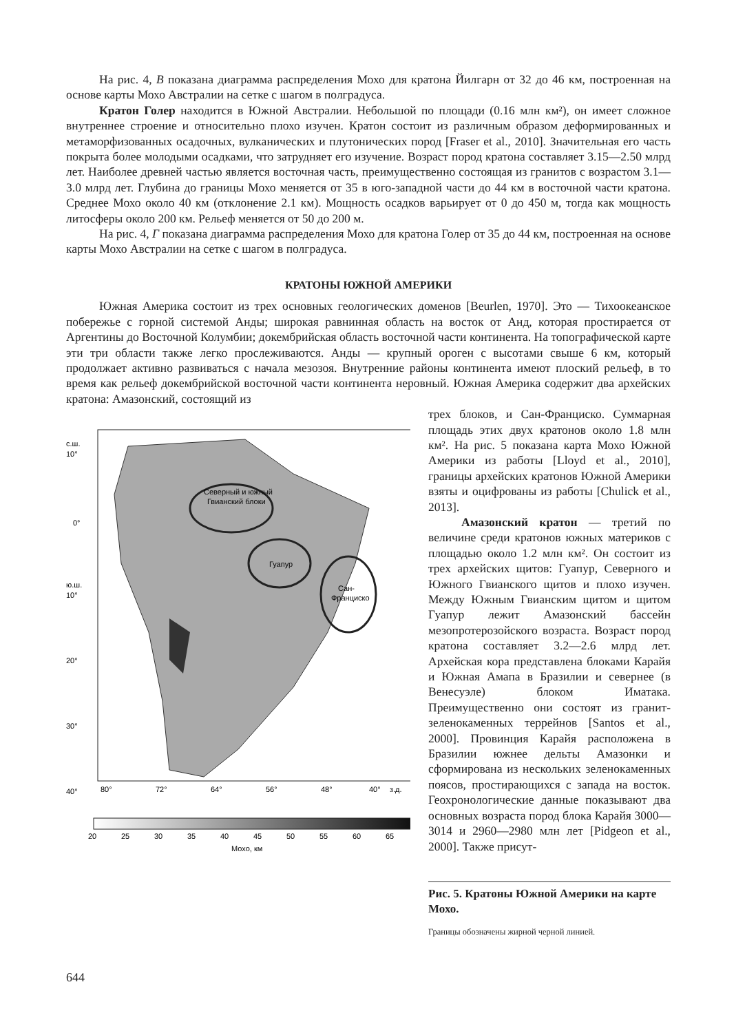На рис. 4, В показана диаграмма распределения Мохо для кратона Йилгарн от 32 до 46 км, построенная на основе карты Мохо Австралии на сетке с шагом в полградуса.
Кратон Голер находится в Южной Австралии. Небольшой по площади (0.16 млн км²), он имеет сложное внутреннее строение и относительно плохо изучен. Кратон состоит из различным образом деформированных и метаморфизованных осадочных, вулканических и плутонических пород [Fraser et al., 2010]. Значительная его часть покрыта более молодыми осадками, что затрудняет его изучение. Возраст пород кратона составляет 3.15—2.50 млрд лет. Наиболее древней частью является восточная часть, преимущественно состоящая из гранитов с возрастом 3.1—3.0 млрд лет. Глубина до границы Мохо меняется от 35 в юго-западной части до 44 км в восточной части кратона. Среднее Мохо около 40 км (отклонение 2.1 км). Мощность осадков варьирует от 0 до 450 м, тогда как мощность литосферы около 200 км. Рельеф меняется от 50 до 200 м.
На рис. 4, Г показана диаграмма распределения Мохо для кратона Голер от 35 до 44 км, построенная на основе карты Мохо Австралии на сетке с шагом в полградуса.
КРАТОНЫ ЮЖНОЙ АМЕРИКИ
Южная Америка состоит из трех основных геологических доменов [Beurlen, 1970]. Это — Тихоокеанское побережье с горной системой Анды; широкая равнинная область на восток от Анд, которая простирается от Аргентины до Восточной Колумбии; докембрийская область восточной части континента. На топографической карте эти три области также легко прослеживаются. Анды — крупный ороген с высотами свыше 6 км, который продолжает активно развиваться с начала мезозоя. Внутренние районы континента имеют плоский рельеф, в то время как рельеф докембрийской восточной части континента неровный. Южная Америка содержит два архейских кратона: Амазонский, состоящий из
Северный и южный
Гвианский блоки
Гуапур
Сан-
Франциско
с.ш.
10°
0°
ю.ш.
10°
20°
30°
40°
80°
72°
64°
56°
48°
40°
з.д.
20
25
30
35
40
45
50
55
60
65
Мохо, км
трех блоков, и Сан-Франциско. Суммарная площадь этих двух кратонов около 1.8 млн км². На рис. 5 показана карта Мохо Южной Америки из работы [Lloyd et al., 2010], границы архейских кратонов Южной Америки взяты и оцифрованы из работы [Chulick et al., 2013].
Амазонский кратон — третий по величине среди кратонов южных материков с площадью около 1.2 млн км². Он состоит из трех архейских щитов: Гуапур, Северного и Южного Гвианского щитов и плохо изучен. Между Южным Гвианским щитом и щитом Гуапур лежит Амазонский бассейн мезопротерозойского возраста. Возраст пород кратона составляет 3.2—2.6 млрд лет. Архейская кора представлена блоками Карайя и Южная Амапа в Бразилии и севернее (в Венесуэле) блоком Иматака. Преимущественно они состоят из гранит-зеленокаменных террейнов [Santos et al., 2000]. Провинция Карайя расположена в Бразилии южнее дельты Амазонки и сформирована из нескольких зеленокаменных поясов, простирающихся с запада на восток. Геохронологические данные показывают два основных возраста пород блока Карайя 3000—3014 и 2960—2980 млн лет [Pidgeon et al., 2000]. Также присут-
Рис. 5. Кратоны Южной Америки на карте Мохо.
Границы обозначены жирной черной линией.
644